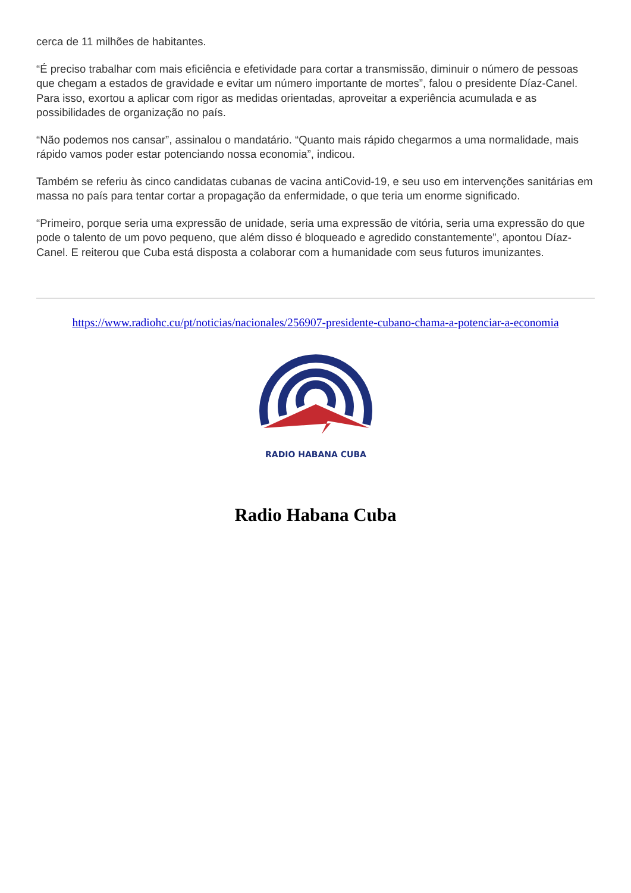cerca de 11 milhões de habitantes.
“É preciso trabalhar com mais eficiência e efetividade para cortar a transmissão, diminuir o número de pessoas que chegam a estados de gravidade e evitar um número importante de mortes”, falou o presidente Díaz-Canel. Para isso, exortou a aplicar com rigor as medidas orientadas, aproveitar a experiência acumulada e as possibilidades de organização no país.
“Não podemos nos cansar”, assinalou o mandatário. “Quanto mais rápido chegarmos a uma normalidade, mais rápido vamos poder estar potenciando nossa economia”, indicou.
Também se referiu às cinco candidatas cubanas de vacina antiCovid-19, e seu uso em intervenções sanitárias em massa no país para tentar cortar a propagação da enfermidade, o que teria um enorme significado.
“Primeiro, porque seria uma expressão de unidade, seria uma expressão de vitória, seria uma expressão do que pode o talento de um povo pequeno, que além disso é bloqueado e agredido constantemente”, apontou Díaz-Canel. E reiterou que Cuba está disposta a colaborar com a humanidade com seus futuros imunizantes.
https://www.radiohc.cu/pt/noticias/nacionales/256907-presidente-cubano-chama-a-potenciar-a-economia
RADIO HABANA CUBA
Radio Habana Cuba